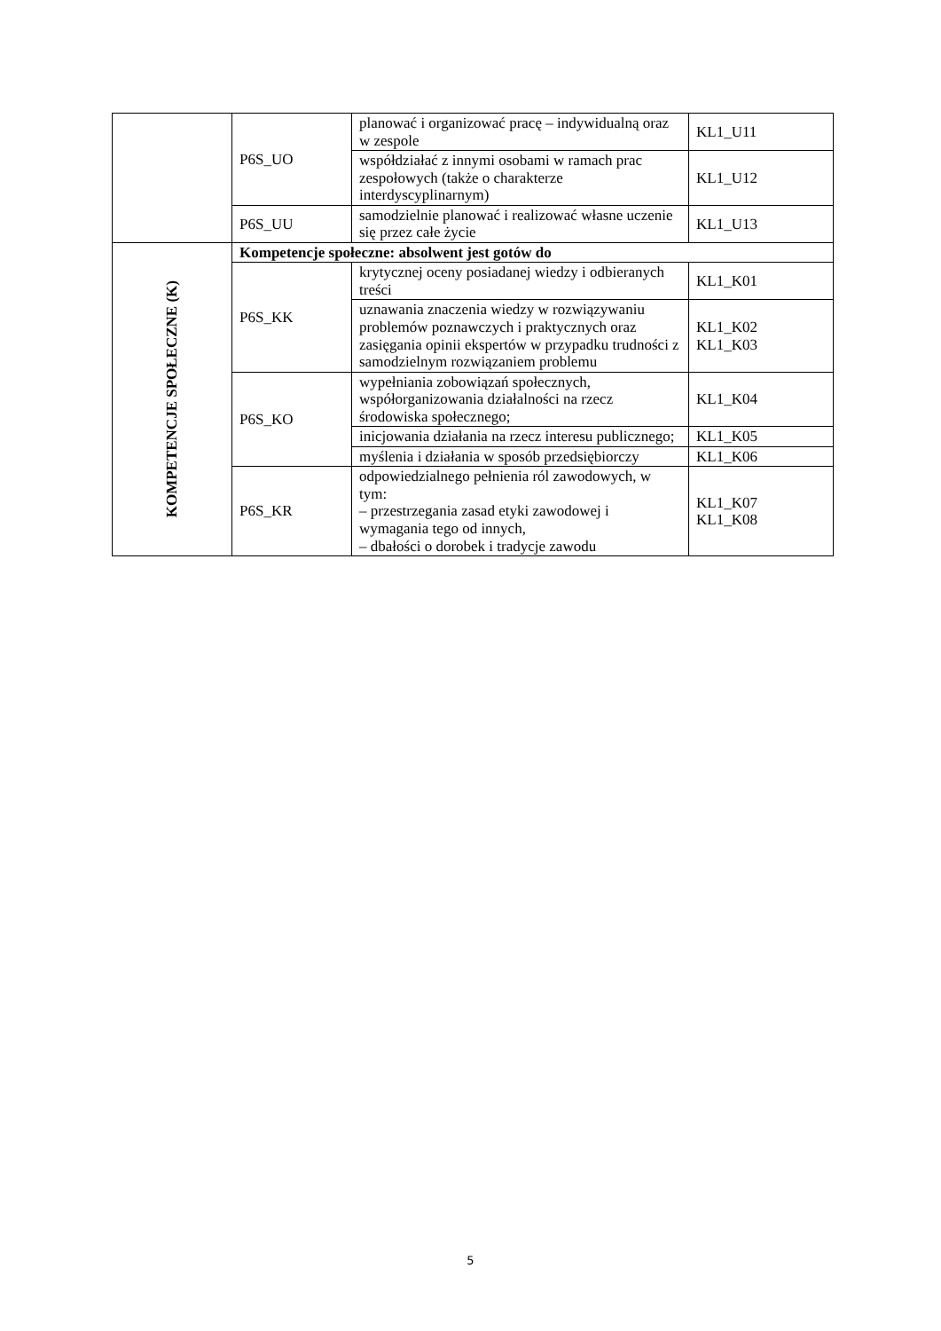| | P6S_UO | planować i organizować pracę – indywidualną oraz w zespole | KL1_U11 |
| | | współdziałać z innymi osobami w ramach prac zespołowych (także o charakterze interdyscyplinarnym) | KL1_U12 |
| | P6S_UU | samodzielnie planować i realizować własne uczenie się przez całe życie | KL1_U13 |
| KOMPETENCJE SPOŁECZNE (K) | Kompetencje społeczne: absolwent jest gotów do | | |
| | P6S_KK | krytycznej oceny posiadanej wiedzy i odbieranych treści | KL1_K01 |
| | | uznawania znaczenia wiedzy w rozwiązywaniu problemów poznawczych i praktycznych oraz zasięgania opinii ekspertów w przypadku trudności z samodzielnym rozwiązaniem problemu | KL1_K02 KL1_K03 |
| | P6S_KO | wypełniania zobowiązań społecznych, współorganizowania działalności na rzecz środowiska społecznego; | KL1_K04 |
| | | inicjowania działania na rzecz interesu publicznego; | KL1_K05 |
| | | myślenia i działania w sposób przedsiębiorczy | KL1_K06 |
| | P6S_KR | odpowiedzialnego pełnienia ról zawodowych, w tym: – przestrzegania zasad etyki zawodowej i wymagania tego od innych, – dbałości o dorobek i tradycje zawodu | KL1_K07 KL1_K08 |
5